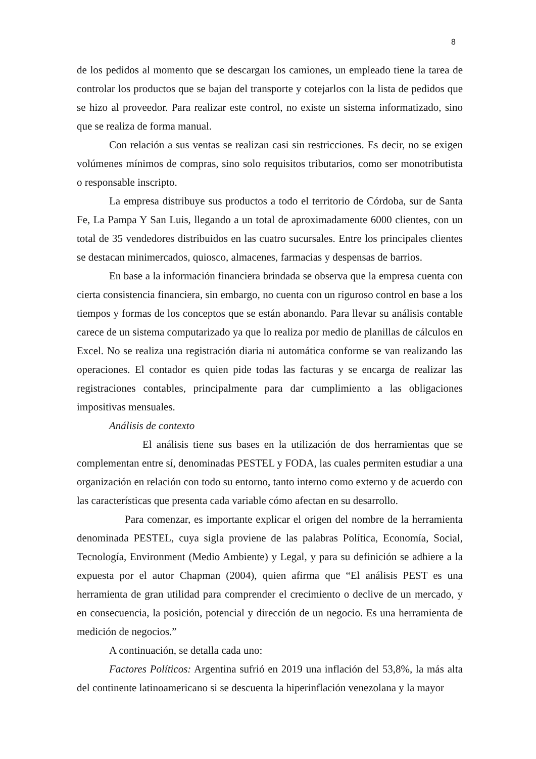8
de los pedidos al momento que se descargan los camiones, un empleado tiene la tarea de controlar los productos que se bajan del transporte y cotejarlos con la lista de pedidos que se hizo al proveedor. Para realizar este control, no existe un sistema informatizado, sino que se realiza de forma manual.
Con relación a sus ventas se realizan casi sin restricciones. Es decir, no se exigen volúmenes mínimos de compras, sino solo requisitos tributarios, como ser monotributista o responsable inscripto.
La empresa distribuye sus productos a todo el territorio de Córdoba, sur de Santa Fe, La Pampa Y San Luis, llegando a un total de aproximadamente 6000 clientes, con un total de 35 vendedores distribuidos en las cuatro sucursales. Entre los principales clientes se destacan minimercados, quiosco, almacenes, farmacias y despensas de barrios.
En base a la información financiera brindada se observa que la empresa cuenta con cierta consistencia financiera, sin embargo, no cuenta con un riguroso control en base a los tiempos y formas de los conceptos que se están abonando. Para llevar su análisis contable carece de un sistema computarizado ya que lo realiza por medio de planillas de cálculos en Excel. No se realiza una registración diaria ni automática conforme se van realizando las operaciones. El contador es quien pide todas las facturas y se encarga de realizar las registraciones contables, principalmente para dar cumplimiento a las obligaciones impositivas mensuales.
Análisis de contexto
El análisis tiene sus bases en la utilización de dos herramientas que se complementan entre sí, denominadas PESTEL y FODA, las cuales permiten estudiar a una organización en relación con todo su entorno, tanto interno como externo y de acuerdo con las características que presenta cada variable cómo afectan en su desarrollo.
Para comenzar, es importante explicar el origen del nombre de la herramienta denominada PESTEL, cuya sigla proviene de las palabras Política, Economía, Social, Tecnología, Environment (Medio Ambiente) y Legal, y para su definición se adhiere a la expuesta por el autor Chapman (2004), quien afirma que “El análisis PEST es una herramienta de gran utilidad para comprender el crecimiento o declive de un mercado, y en consecuencia, la posición, potencial y dirección de un negocio. Es una herramienta de medición de negocios.”
A continuación, se detalla cada uno:
Factores Políticos: Argentina sufrió en 2019 una inflación del 53,8%, la más alta del continente latinoamericano si se descuenta la hiperinflación venezolana y la mayor